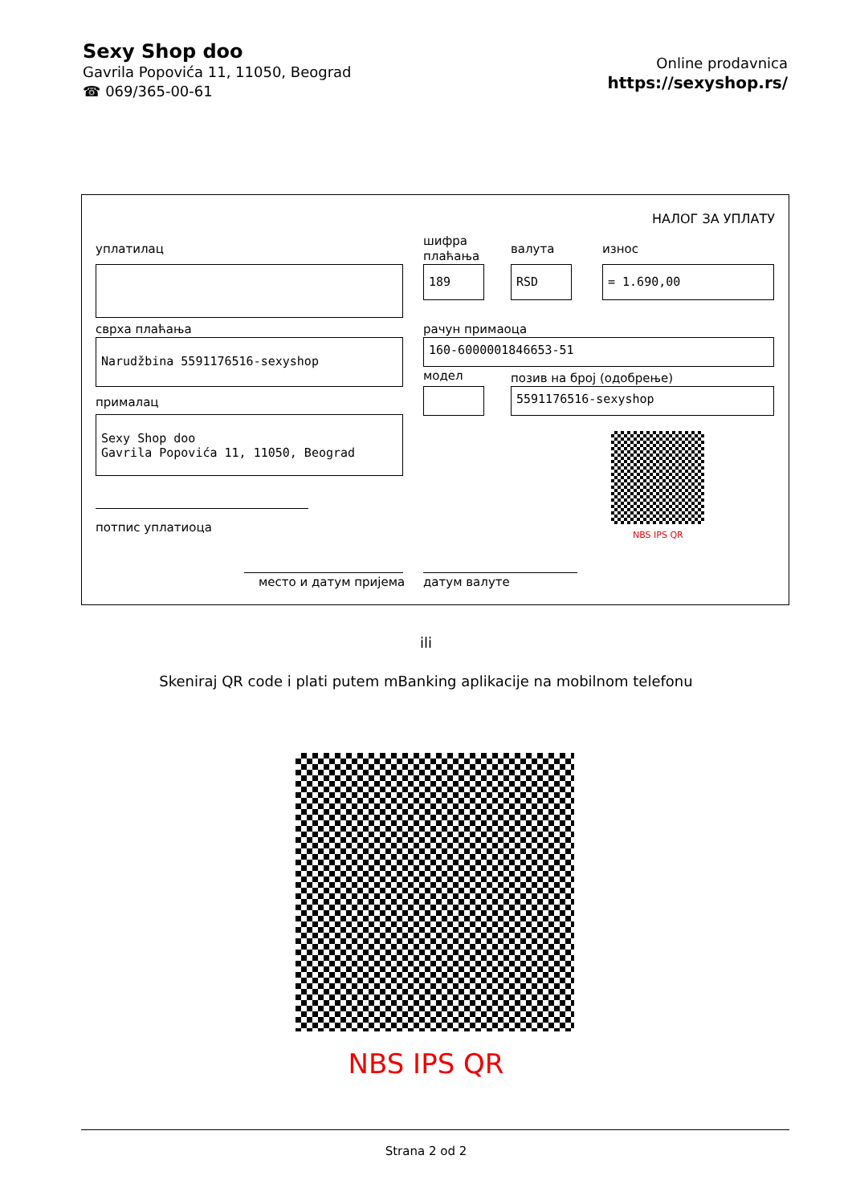Sexy Shop doo
Gavrila Popovića 11, 11050, Beograd
☎ 069/365-00-61
Online prodavnica
https://sexyshop.rs/
НАЛОГ ЗА УПЛАТУ
уплатилац
шифра
плаћања
валута износ
189 RSD = 1.690,00
сврха плаћања рачун примаоца
Narudžbina 5591176516-sexyshop 160-6000001846653-51
модел позив на број (одобрење)
прималац
5591176516-sexyshop
Sexy Shop doo
Gavrila Popovića 11, 11050, Beograd
NBS IPS QR
потпис уплатиоца
место и датум пријема датум валуте
ili
Skeniraj QR code i plati putem mBanking aplikacije na mobilnom telefonu
NBS IPS QR
Strana 2 od 2